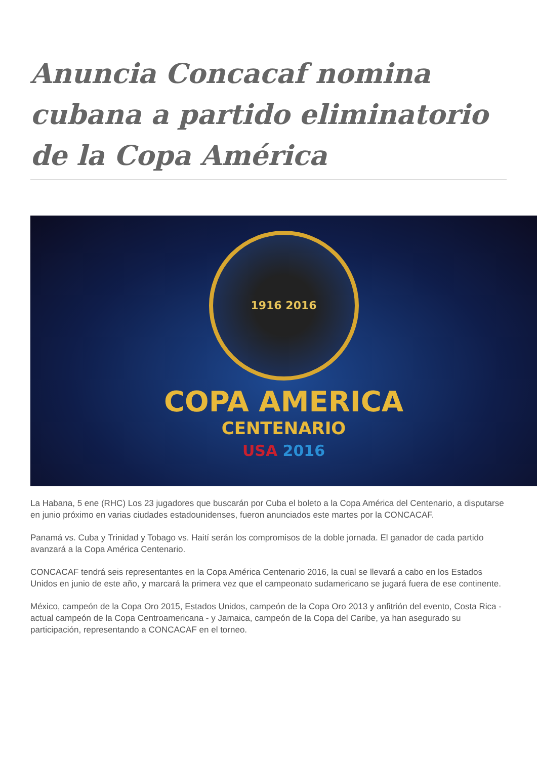Anuncia Concacaf nomina cubana a partido eliminatorio de la Copa América
1916 2016
COPA AMERICA
CENTENARIO
USA 2016
La Habana, 5 ene (RHC) Los 23 jugadores que buscarán por Cuba el boleto a la Copa América del Centenario, a disputarse en junio próximo en varias ciudades estadounidenses, fueron anunciados este martes por la CONCACAF.
Panamá vs. Cuba y Trinidad y Tobago vs. Haití serán los compromisos de la doble jornada. El ganador de cada partido avanzará a la Copa América Centenario.
CONCACAF tendrá seis representantes en la Copa América Centenario 2016, la cual se llevará a cabo en los Estados Unidos en junio de este año, y marcará la primera vez que el campeonato sudamericano se jugará fuera de ese continente.
México, campeón de la Copa Oro 2015, Estados Unidos, campeón de la Copa Oro 2013 y anfitrión del evento, Costa Rica - actual campeón de la Copa Centroamericana - y Jamaica, campeón de la Copa del Caribe, ya han asegurado su participación, representando a CONCACAF en el torneo.